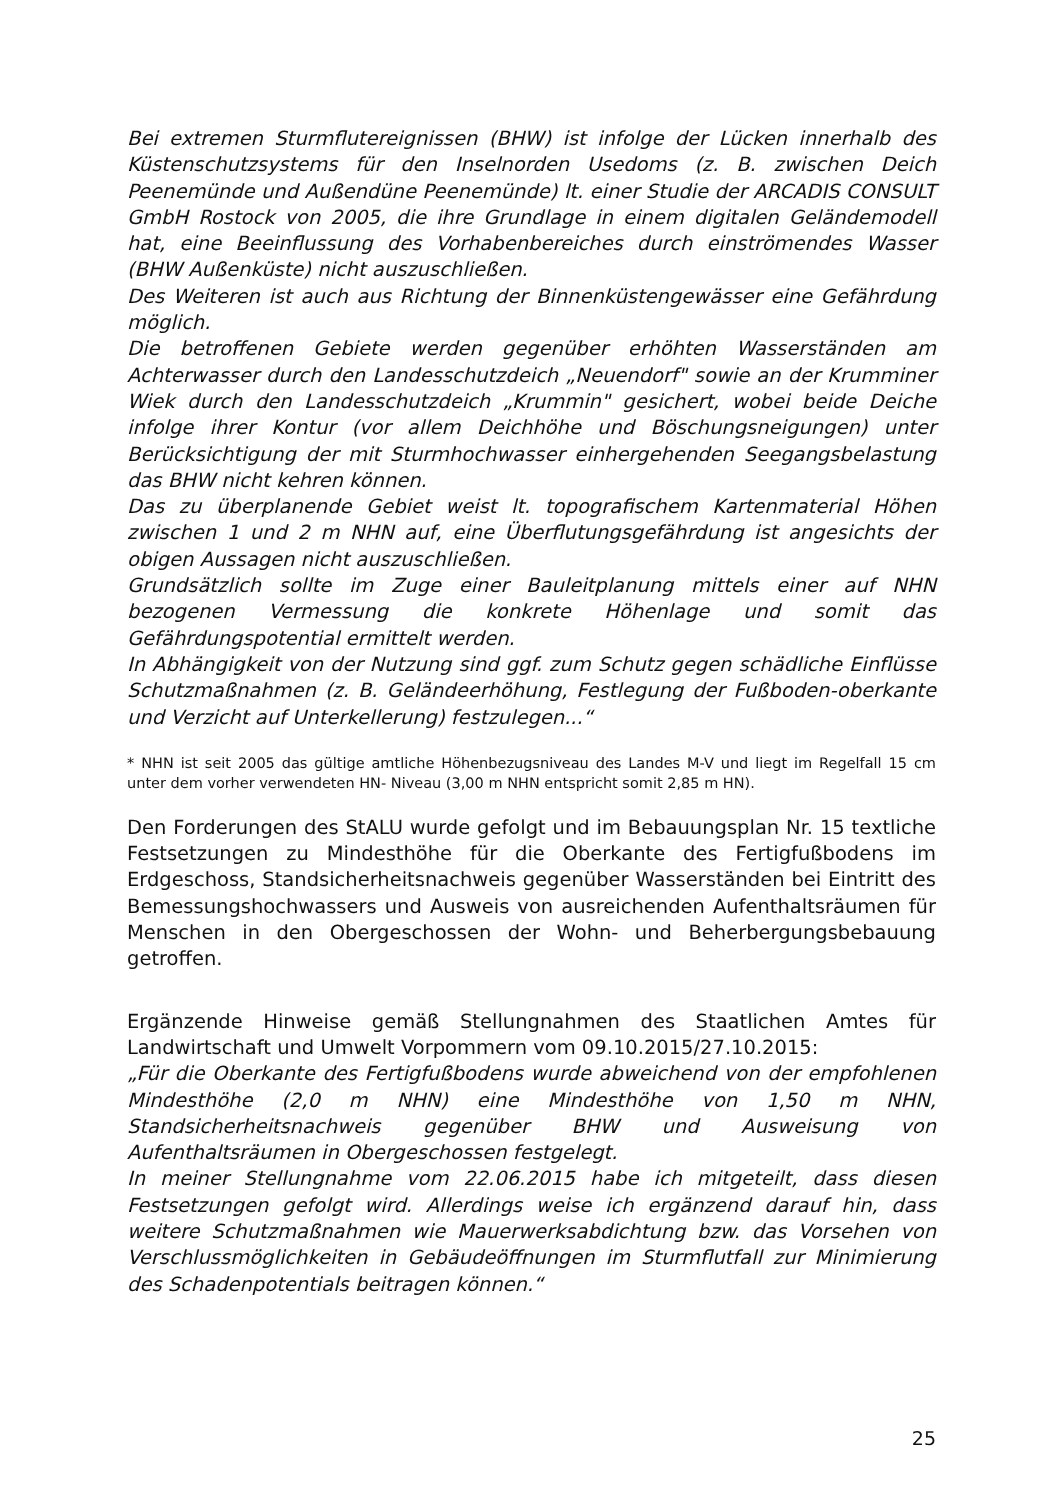Bei extremen Sturmflutereignissen (BHW) ist infolge der Lücken innerhalb des Küstenschutzsystems für den Inselnorden Usedoms (z. B. zwischen Deich Peenemünde und Außendüne Peenemünde) lt. einer Studie der ARCADIS CONSULT GmbH Rostock von 2005, die ihre Grundlage in einem digitalen Geländemodell hat, eine Beeinflussung des Vorhabenbereiches durch einströmendes Wasser (BHW Außenküste) nicht auszuschließen.
Des Weiteren ist auch aus Richtung der Binnenküstengewässer eine Gefährdung möglich.
Die betroffenen Gebiete werden gegenüber erhöhten Wasserständen am Achterwasser durch den Landesschutzdeich „Neuendorf" sowie an der Krumminer Wiek durch den Landesschutzdeich „Krummin" gesichert, wobei beide Deiche infolge ihrer Kontur (vor allem Deichhöhe und Böschungsneigungen) unter Berücksichtigung der mit Sturmhochwasser einhergehenden Seegangsbelastung das BHW nicht kehren können.
Das zu überplanende Gebiet weist lt. topografischem Kartenmaterial Höhen zwischen 1 und 2 m NHN auf, eine Überflutungsgefährdung ist angesichts der obigen Aussagen nicht auszuschließen.
Grundsätzlich sollte im Zuge einer Bauleitplanung mittels einer auf NHN bezogenen Vermessung die konkrete Höhenlage und somit das Gefährdungspotential ermittelt werden.
In Abhängigkeit von der Nutzung sind ggf. zum Schutz gegen schädliche Einflüsse Schutzmaßnahmen (z. B. Geländeerhöhung, Festlegung der Fußboden-oberkante und Verzicht auf Unterkellerung) festzulegen...“
* NHN ist seit 2005 das gültige amtliche Höhenbezugsniveau des Landes M-V und liegt im Regelfall 15 cm unter dem vorher verwendeten HN- Niveau (3,00 m NHN entspricht somit 2,85 m HN).
Den Forderungen des StALU wurde gefolgt und im Bebauungsplan Nr. 15 textliche Festsetzungen zu Mindesthöhe für die Oberkante des Fertigfußbodens im Erdgeschoss, Standsicherheitsnachweis gegenüber Wasserständen bei Eintritt des Bemessungshochwassers und Ausweis von ausreichenden Aufenthaltsräumen für Menschen in den Obergeschossen der Wohn- und Beherbergungsbebauung getroffen.
Ergänzende Hinweise gemäß Stellungnahmen des Staatlichen Amtes für Landwirtschaft und Umwelt Vorpommern vom 09.10.2015/27.10.2015:
„Für die Oberkante des Fertigfußbodens wurde abweichend von der empfohlenen Mindesthöhe (2,0 m NHN) eine Mindesthöhe von 1,50 m NHN, Standsicherheitsnachweis gegenüber BHW und Ausweisung von Aufenthaltsräumen in Obergeschossen festgelegt.
In meiner Stellungnahme vom 22.06.2015 habe ich mitgeteilt, dass diesen Festsetzungen gefolgt wird. Allerdings weise ich ergänzend darauf hin, dass weitere Schutzmaßnahmen wie Mauerwerksabdichtung bzw. das Vorsehen von Verschlussmöglichkeiten in Gebäudeöffnungen im Sturmflutfall zur Minimierung des Schadenpotentials beitragen können.“
25